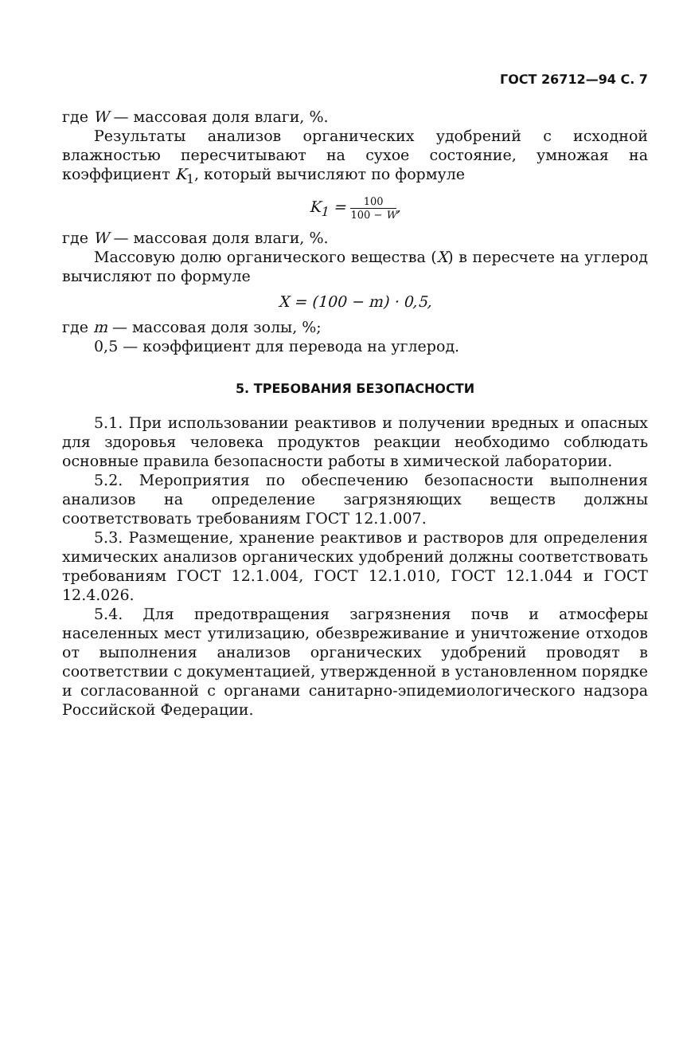ГОСТ 26712—94 С. 7
где W — массовая доля влаги, %.
Результаты анализов органических удобрений с исходной влажностью пересчитывают на сухое состояние, умножая на коэффициент K<sub>1</sub>, который вычисляют по формуле
K<sub>1</sub> = 100 100 − W,
где W — массовая доля влаги, %.
Массовую долю органического вещества (X) в пересчете на углерод вычисляют по формуле
X = (100 − m) · 0,5,
где m — массовая доля золы, %;
0,5 — коэффициент для перевода на углерод.
5. ТРЕБОВАНИЯ БЕЗОПАСНОСТИ
5.1. При использовании реактивов и получении вредных и опасных для здоровья человека продуктов реакции необходимо соблюдать основные правила безопасности работы в химической лаборатории.
5.2. Мероприятия по обеспечению безопасности выполнения анализов на определение загрязняющих веществ должны соответствовать требованиям ГОСТ 12.1.007.
5.3. Размещение, хранение реактивов и растворов для определения химических анализов органических удобрений должны соответствовать требованиям ГОСТ 12.1.004, ГОСТ 12.1.010, ГОСТ 12.1.044 и ГОСТ 12.4.026.
5.4. Для предотвращения загрязнения почв и атмосферы населенных мест утилизацию, обезвреживание и уничтожение отходов от выполнения анализов органических удобрений проводят в соответствии с документацией, утвержденной в установленном порядке и согласованной с органами санитарно-эпидемиологического надзора Российской Федерации.